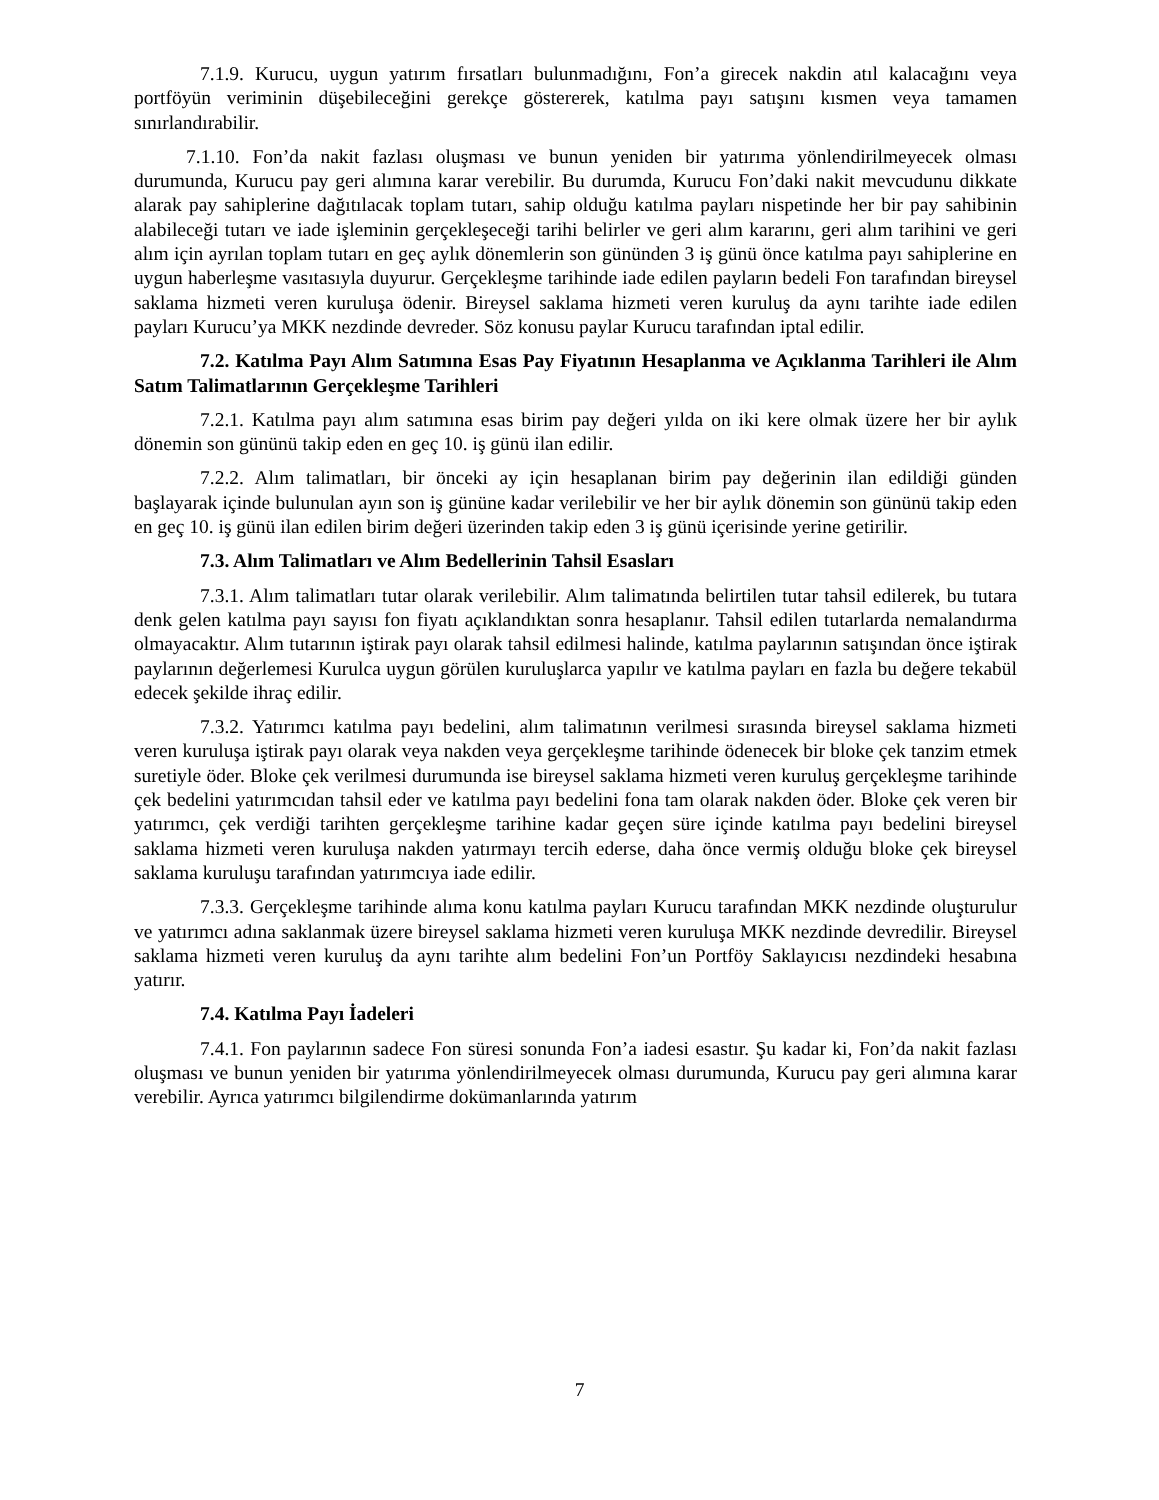7.1.9. Kurucu, uygun yatırım fırsatları bulunmadığını, Fon’a girecek nakdin atıl kalacağını veya portföyün veriminin düşebileceğini gerekçe göstererek, katılma payı satışını kısmen veya tamamen sınırlandırabilir.
7.1.10. Fon’da nakit fazlası oluşması ve bunun yeniden bir yatırıma yönlendirilmeyecek olması durumunda, Kurucu pay geri alımına karar verebilir. Bu durumda, Kurucu Fon’daki nakit mevcudunu dikkate alarak pay sahiplerine dağıtılacak toplam tutarı, sahip olduğu katılma payları nispetinde her bir pay sahibinin alabileceği tutarı ve iade işleminin gerçekleşeceği tarihi belirler ve geri alım kararını, geri alım tarihini ve geri alım için ayrılan toplam tutarı en geç aylık dönemlerin son gününden 3 iş günü önce katılma payı sahiplerine en uygun haberleşme vasıtasıyla duyurur. Gerçekleşme tarihinde iade edilen payların bedeli Fon tarafından bireysel saklama hizmeti veren kuruluşa ödenir. Bireysel saklama hizmeti veren kuruluş da aynı tarihte iade edilen payları Kurucu’ya MKK nezdinde devreder. Söz konusu paylar Kurucu tarafından iptal edilir.
7.2. Katılma Payı Alım Satımına Esas Pay Fiyatının Hesaplanma ve Açıklanma Tarihleri ile Alım Satım Talimatlarının Gerçekleşme Tarihleri
7.2.1. Katılma payı alım satımına esas birim pay değeri yılda on iki kere olmak üzere her bir aylık dönemin son gününü takip eden en geç 10. iş günü ilan edilir.
7.2.2. Alım talimatları, bir önceki ay için hesaplanan birim pay değerinin ilan edildiği günden başlayarak içinde bulunulan ayın son iş gününe kadar verilebilir ve her bir aylık dönemin son gününü takip eden en geç 10. iş günü ilan edilen birim değeri üzerinden takip eden 3 iş günü içerisinde yerine getirilir.
7.3. Alım Talimatları ve Alım Bedellerinin Tahsil Esasları
7.3.1. Alım talimatları tutar olarak verilebilir. Alım talimatında belirtilen tutar tahsil edilerek, bu tutara denk gelen katılma payı sayısı fon fiyatı açıklandıktan sonra hesaplanır. Tahsil edilen tutarlarda nemalandırma olmayacaktır. Alım tutarının iştirak payı olarak tahsil edilmesi halinde, katılma paylarının satışından önce iştirak paylarının değerlemesi Kurulca uygun görülen kuruluşlarca yapılır ve katılma payları en fazla bu değere tekabül edecek şekilde ihraç edilir.
7.3.2. Yatırımcı katılma payı bedelini, alım talimatının verilmesi sırasında bireysel saklama hizmeti veren kuruluşa iştirak payı olarak veya nakden veya gerçekleşme tarihinde ödenecek bir bloke çek tanzim etmek suretiyle öder. Bloke çek verilmesi durumunda ise bireysel saklama hizmeti veren kuruluş gerçekleşme tarihinde çek bedelini yatırımcıdan tahsil eder ve katılma payı bedelini fona tam olarak nakden öder. Bloke çek veren bir yatırımcı, çek verdiği tarihten gerçekleşme tarihine kadar geçen süre içinde katılma payı bedelini bireysel saklama hizmeti veren kuruluşa nakden yatırmayı tercih ederse, daha önce vermiş olduğu bloke çek bireysel saklama kuruluşu tarafından yatırımcıya iade edilir.
7.3.3. Gerçekleşme tarihinde alıma konu katılma payları Kurucu tarafından MKK nezdinde oluşturulur ve yatırımcı adına saklanmak üzere bireysel saklama hizmeti veren kuruluşa MKK nezdinde devredilir. Bireysel saklama hizmeti veren kuruluş da aynı tarihte alım bedelini Fon’un Portföy Saklayıcısı nezdindeki hesabına yatırır.
7.4. Katılma Payı İadeleri
7.4.1. Fon paylarının sadece Fon süresi sonunda Fon’a iadesi esastır. Şu kadar ki, Fon’da nakit fazlası oluşması ve bunun yeniden bir yatırıma yönlendirilmeyecek olması durumunda, Kurucu pay geri alımına karar verebilir. Ayrıca yatırımcı bilgilendirme dokümanlarında yatırım
7